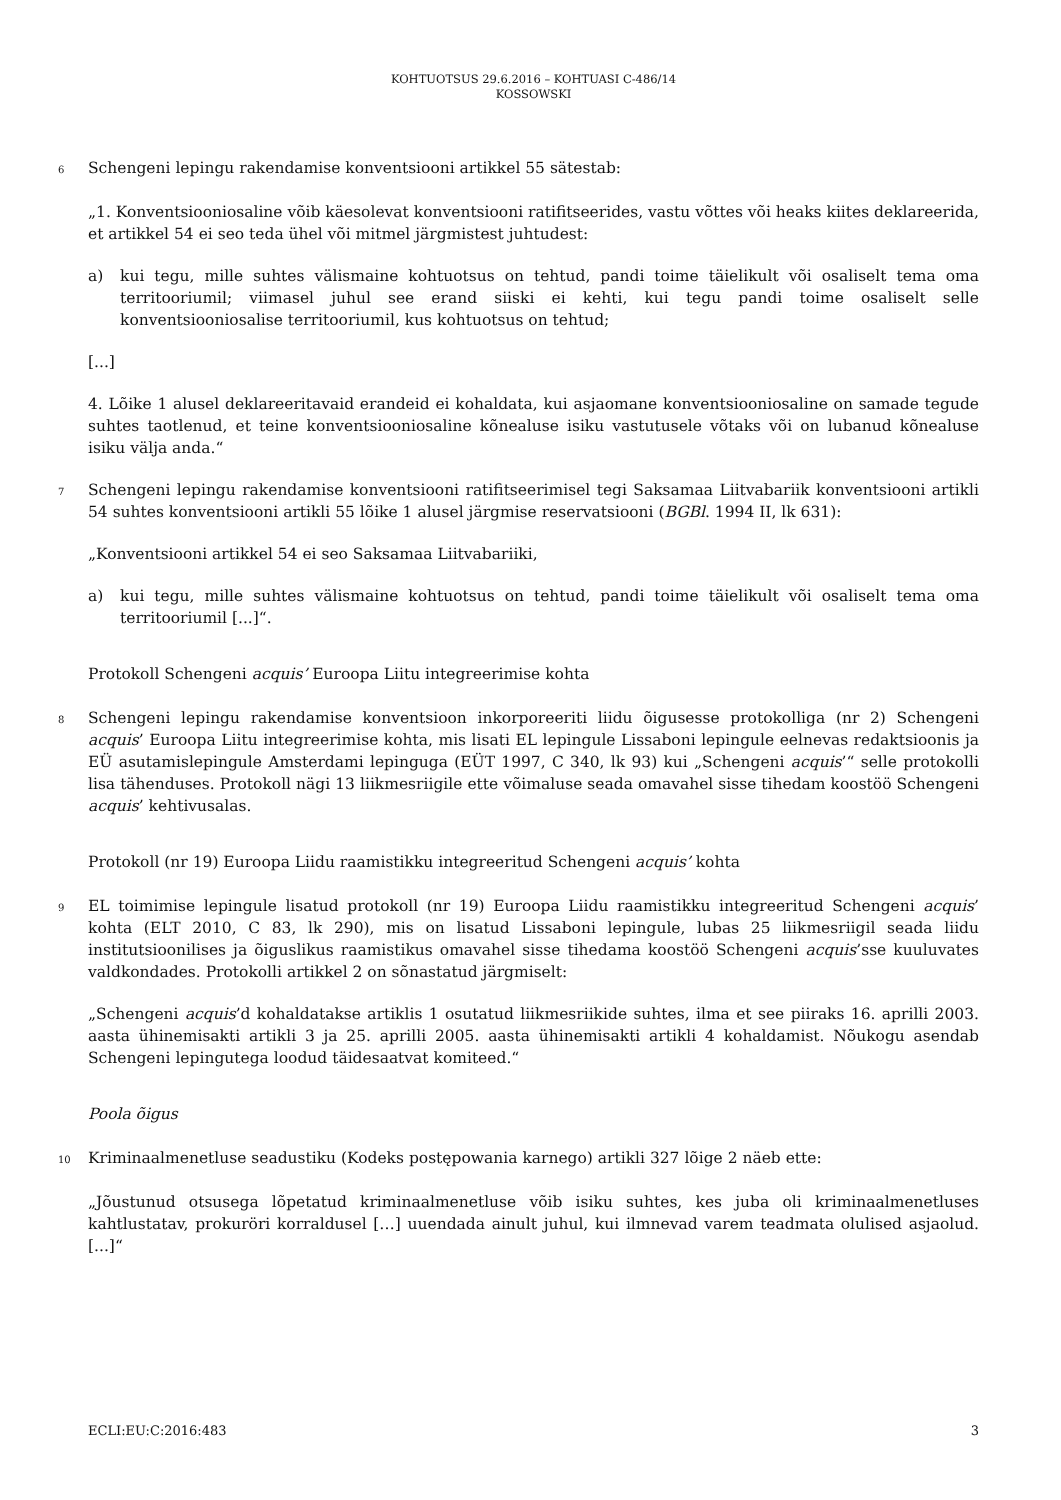KOHTUOTSUS 29.6.2016 – KOHTUASI C-486/14
KOSSOWSKI
6
Schengeni lepingu rakendamise konventsiooni artikkel 55 sätestab:
„1. Konventsiooniosaline võib käesolevat konventsiooni ratifitseerides, vastu võttes või heaks kiites deklareerida, et artikkel 54 ei seo teda ühel või mitmel järgmistest juhtudest:
a) kui tegu, mille suhtes välismaine kohtuotsus on tehtud, pandi toime täielikult või osaliselt tema oma territooriumil; viimasel juhul see erand siiski ei kehti, kui tegu pandi toime osaliselt selle konventsiooniosalise territooriumil, kus kohtuotsus on tehtud;
[...]
4. Lõike 1 alusel deklareeritavaid erandeid ei kohaldata, kui asjaomane konventsiooniosaline on samade tegude suhtes taotlenud, et teine konventsiooniosaline kõnealuse isiku vastutusele võtaks või on lubanud kõnealuse isiku välja anda.“
7
Schengeni lepingu rakendamise konventsiooni ratifitseerimisel tegi Saksamaa Liitvabariik konventsiooni artikli 54 suhtes konventsiooni artikli 55 lõike 1 alusel järgmise reservatsiooni (BGBl. 1994 II, lk 631):
„Konventsiooni artikkel 54 ei seo Saksamaa Liitvabariiki,
a) kui tegu, mille suhtes välismaine kohtuotsus on tehtud, pandi toime täielikult või osaliselt tema oma territooriumil [...]“.
Protokoll Schengeni acquis’ Euroopa Liitu integreerimise kohta
8
Schengeni lepingu rakendamise konventsioon inkorporeeriti liidu õigusesse protokolliga (nr 2) Schengeni acquis’ Euroopa Liitu integreerimise kohta, mis lisati EL lepingule Lissaboni lepingule eelnevas redaktsioonis ja EÜ asutamislepingule Amsterdami lepinguga (EÜT 1997, C 340, lk 93) kui „Schengeni acquis’“ selle protokolli lisa tähenduses. Protokoll nägi 13 liikmesriigile ette võimaluse seada omavahel sisse tihedam koostöö Schengeni acquis’ kehtivusalas.
Protokoll (nr 19) Euroopa Liidu raamistikku integreeritud Schengeni acquis’ kohta
9
EL toimimise lepingule lisatud protokoll (nr 19) Euroopa Liidu raamistikku integreeritud Schengeni acquis’ kohta (ELT 2010, C 83, lk 290), mis on lisatud Lissaboni lepingule, lubas 25 liikmesriigil seada liidu institutsioonilises ja õiguslikus raamistikus omavahel sisse tihedama koostöö Schengeni acquis’sse kuuluvates valdkondades. Protokolli artikkel 2 on sõnastatud järgmiselt:
„Schengeni acquis’d kohaldatakse artiklis 1 osutatud liikmesriikide suhtes, ilma et see piiraks 16. aprilli 2003. aasta ühinemisakti artikli 3 ja 25. aprilli 2005. aasta ühinemisakti artikli 4 kohaldamist. Nõukogu asendab Schengeni lepingutega loodud täidesaatvat komiteed.“
Poola õigus
10
Kriminaalmenetluse seadustiku (Kodeks postępowania karnego) artikli 327 lõige 2 näeb ette:
„Jõustunud otsusega lõpetatud kriminaalmenetluse võib isiku suhtes, kes juba oli kriminaalmenetluses kahtlustatav, prokuröri korraldusel […] uuendada ainult juhul, kui ilmnevad varem teadmata olulised asjaolud. [...]“
ECLI:EU:C:2016:483 3